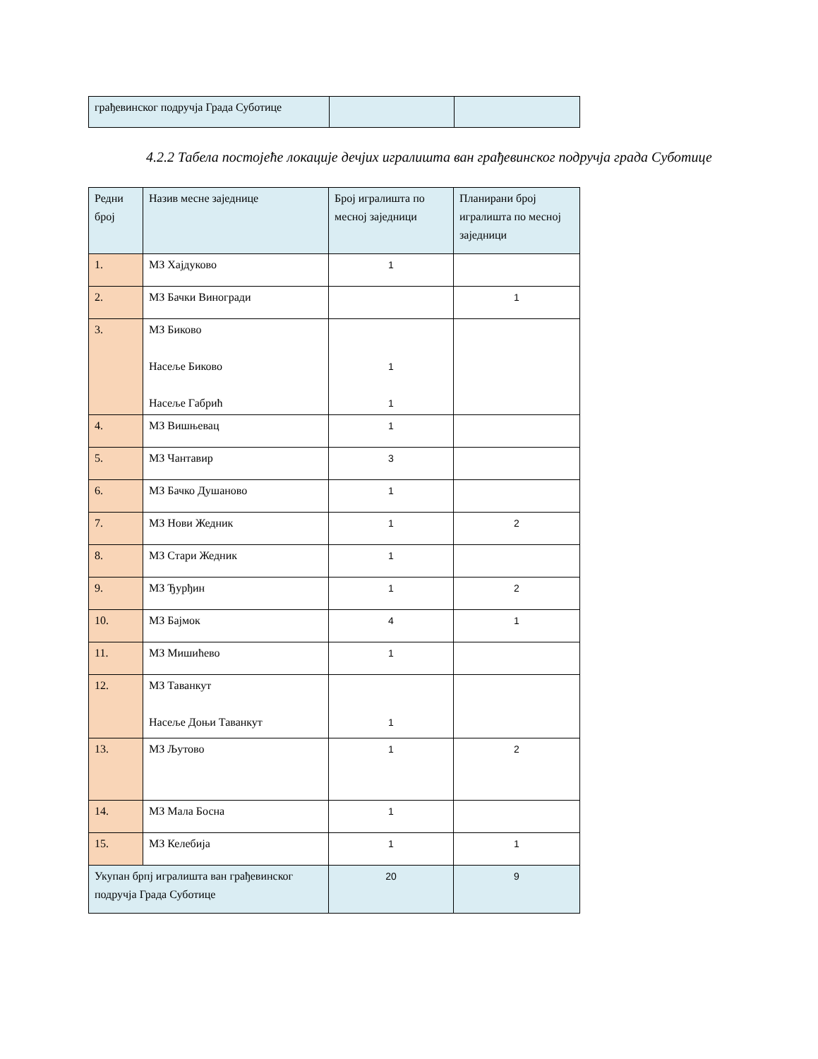| грађевинског подручја Града Суботице | | |
4.2.2 Табела постојеће локације дечјих игралишта ван грађевинског подручја града Суботице
| Редни број | Назив месне заједнице | Број игралишта по месној заједници | Планирани број игралишта по месној заједници |
| 1. | МЗ Хајдуково | 1 | |
| 2. | МЗ Бачки Виногради | | 1 |
| 3. | МЗ Биково Насеље Биково Насеље Габрић | 1 1 | |
| 4. | МЗ Вишњевац | 1 | |
| 5. | МЗ Чантавир | 3 | |
| 6. | МЗ Бачко Душаново | 1 | |
| 7. | МЗ Нови Жедник | 1 | 2 |
| 8. | МЗ Стари Жедник | 1 | |
| 9. | МЗ Ђурђин | 1 | 2 |
| 10. | МЗ Бајмок | 4 | 1 |
| 11. | МЗ Мишићево | 1 | |
| 12. | МЗ Таванкут Насеље Доњи Таванкут | 1 | |
| 13. | МЗ Љутово | 1 | 2 |
| 14. | МЗ Мала Босна | 1 | |
| 15. | МЗ Келебија | 1 | 1 |
| Укупан брпј игралишта ван грађевинског подручја Града Суботице | | 20 | 9 |